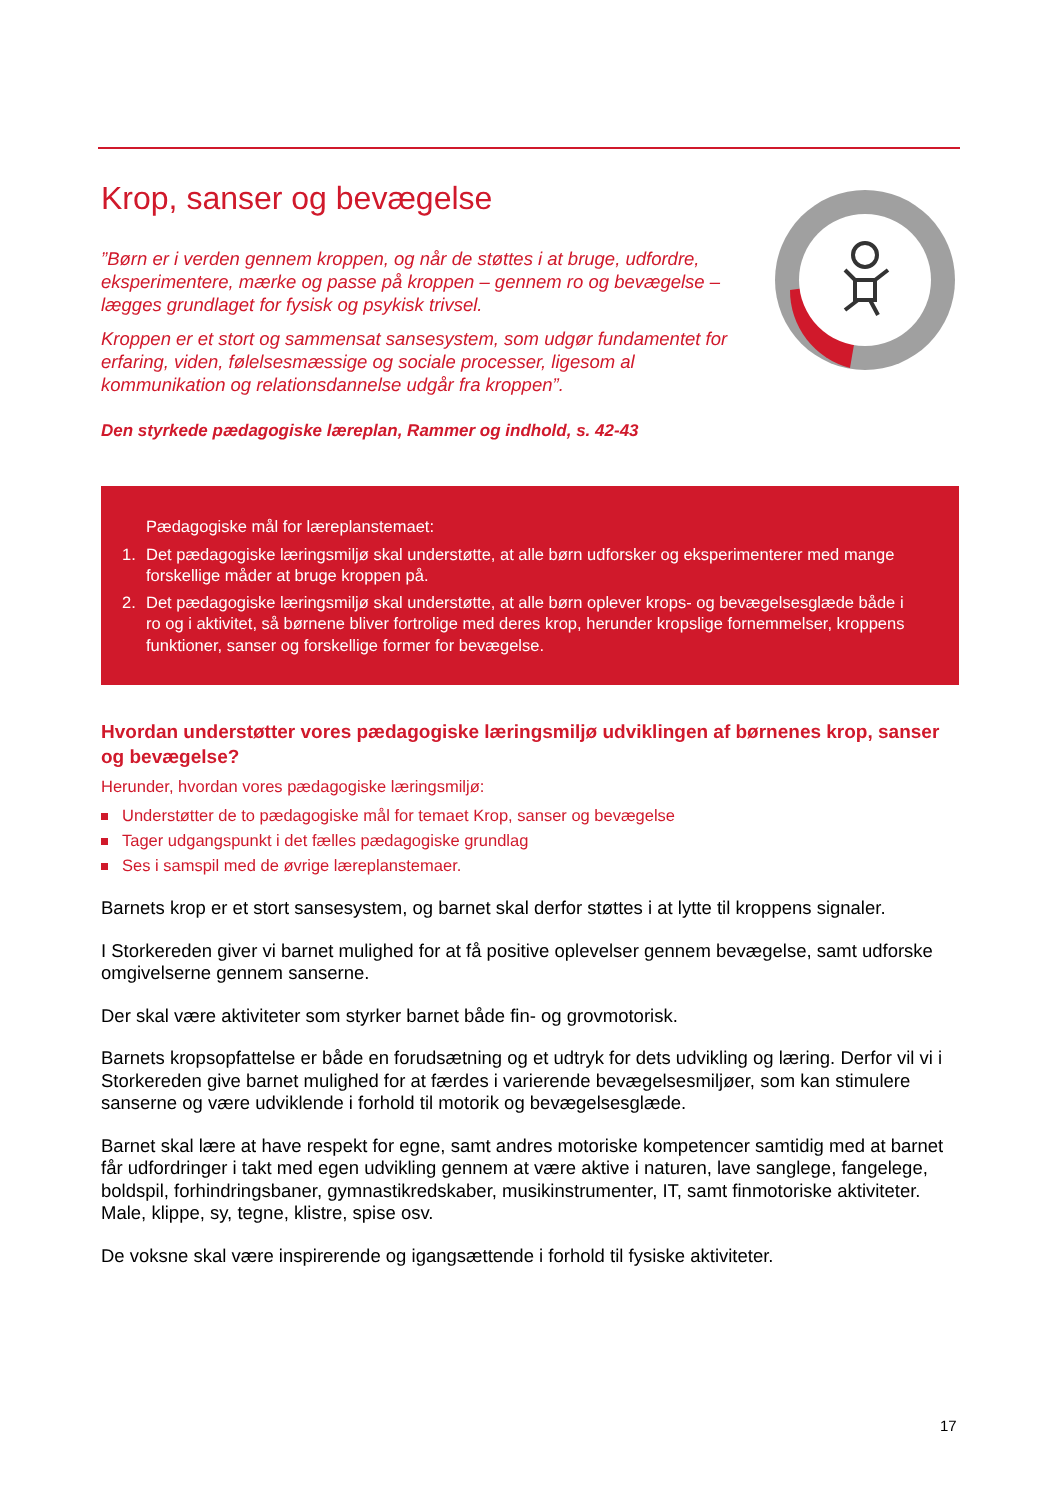Krop, sanser og bevægelse
”Børn er i verden gennem kroppen, og når de støttes i at bruge, udfordre, eksperimentere, mærke og passe på kroppen – gennem ro og bevægelse – lægges grundlaget for fysisk og psykisk trivsel.
Kroppen er et stort og sammensat sansesystem, som udgør fundamentet for erfaring, viden, følelsesmæssige og sociale processer, ligesom al kommunikation og relationsdannelse udgår fra kroppen”.
Den styrkede pædagogiske læreplan, Rammer og indhold, s. 42-43
Pædagogiske mål for læreplanstemaet:
1. Det pædagogiske læringsmiljø skal understøtte, at alle børn udforsker og eksperimenterer med mange forskellige måder at bruge kroppen på.
2. Det pædagogiske læringsmiljø skal understøtte, at alle børn oplever krops- og bevægelsesglæde både i ro og i aktivitet, så børnene bliver fortrolige med deres krop, herunder kropslige fornemmelser, kroppens funktioner, sanser og forskellige former for bevægelse.
Hvordan understøtter vores pædagogiske læringsmiljø udviklingen af børnenes krop, sanser og bevægelse?
Herunder, hvordan vores pædagogiske læringsmiljø:
Understøtter de to pædagogiske mål for temaet Krop, sanser og bevægelse
Tager udgangspunkt i det fælles pædagogiske grundlag
Ses i samspil med de øvrige læreplanstemaer.
Barnets krop er et stort sansesystem, og barnet skal derfor støttes i at lytte til kroppens signaler.
I Storkereden giver vi barnet mulighed for at få positive oplevelser gennem bevægelse, samt udforske omgivelserne gennem sanserne.
Der skal være aktiviteter som styrker barnet både fin- og grovmotorisk.
Barnets kropsopfattelse er både en forudsætning og et udtryk for dets udvikling og læring. Derfor vil vi i Storkereden give barnet mulighed for at færdes i varierende bevægelsesmiljøer, som kan stimulere sanserne og være udviklende i forhold til motorik og bevægelsesglæde.
Barnet skal lære at have respekt for egne, samt andres motoriske kompetencer samtidig med at barnet får udfordringer i takt med egen udvikling gennem at være aktive i naturen, lave sanglege, fangelege, boldspil, forhindringsbaner, gymnastikredskaber, musikinstrumenter, IT, samt finmotoriske aktiviteter. Male, klippe, sy, tegne, klistre, spise osv.
De voksne skal være inspirerende og igangsættende i forhold til fysiske aktiviteter.
17